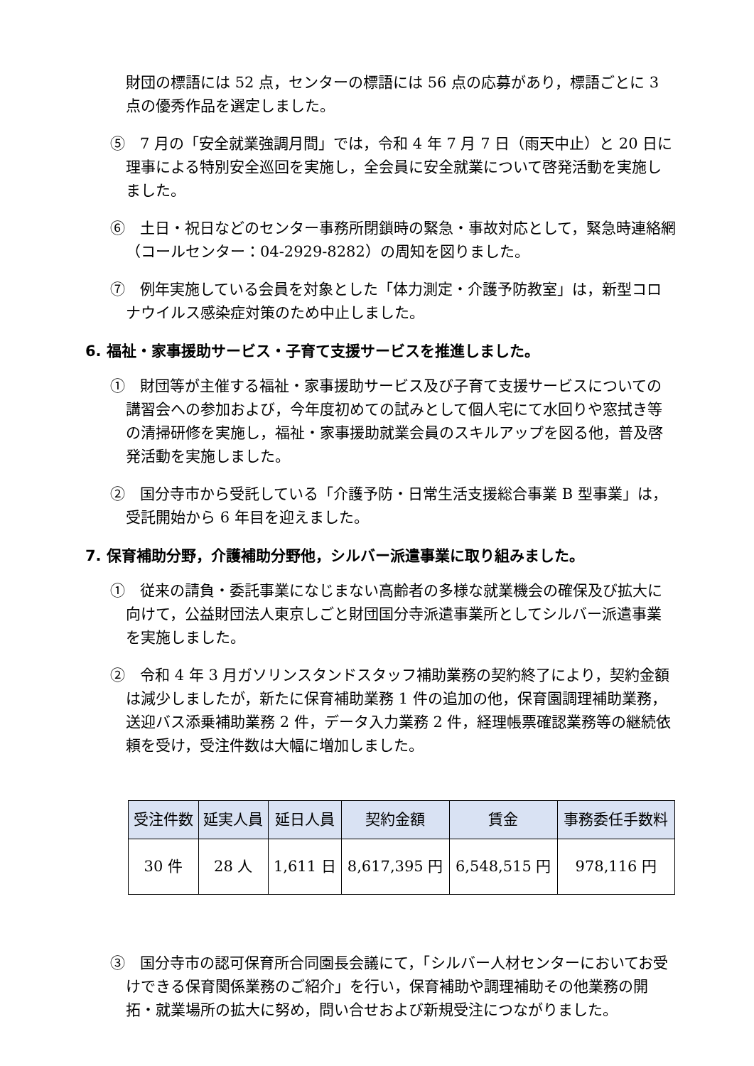財団の標語には 52 点，センターの標語には 56 点の応募があり，標語ごとに 3 点の優秀作品を選定しました。
⑤　7 月の「安全就業強調月間」では，令和 4 年 7 月 7 日（雨天中止）と 20 日に理事による特別安全巡回を実施し，全会員に安全就業について啓発活動を実施しました。
⑥　土日・祝日などのセンター事務所閉鎖時の緊急・事故対応として，緊急時連絡網（コールセンター：04-2929-8282）の周知を図りました。
⑦　例年実施している会員を対象とした「体力測定・介護予防教室」は，新型コロナウイルス感染症対策のため中止しました。
6. 福祉・家事援助サービス・子育て支援サービスを推進しました。
①　財団等が主催する福祉・家事援助サービス及び子育て支援サービスについての講習会への参加および，今年度初めての試みとして個人宅にて水回りや窓拭き等の清掃研修を実施し，福祉・家事援助就業会員のスキルアップを図る他，普及啓発活動を実施しました。
②　国分寺市から受託している「介護予防・日常生活支援総合事業 B 型事業」は，受託開始から 6 年目を迎えました。
7. 保育補助分野，介護補助分野他，シルバー派遣事業に取り組みました。
①　従来の請負・委託事業になじまない高齢者の多様な就業機会の確保及び拡大に向けて，公益財団法人東京しごと財団国分寺派遣事業所としてシルバー派遣事業を実施しました。
②　令和 4 年 3 月ガソリンスタンドスタッフ補助業務の契約終了により，契約金額は減少しましたが，新たに保育補助業務 1 件の追加の他，保育園調理補助業務，送迎バス添乗補助業務 2 件，データ入力業務 2 件，経理帳票確認業務等の継続依頼を受け，受注件数は大幅に増加しました。
| 受注件数 | 延実人員 | 延日人員 | 契約金額 | 賃金 | 事務委任手数料 |
| --- | --- | --- | --- | --- | --- |
| 30 件 | 28 人 | 1,611 日 | 8,617,395 円 | 6,548,515 円 | 978,116 円 |
③　国分寺市の認可保育所合同園長会議にて，「シルバー人材センターにおいてお受けできる保育関係業務のご紹介」を行い，保育補助や調理補助その他業務の開拓・就業場所の拡大に努め，問い合せおよび新規受注につながりました。